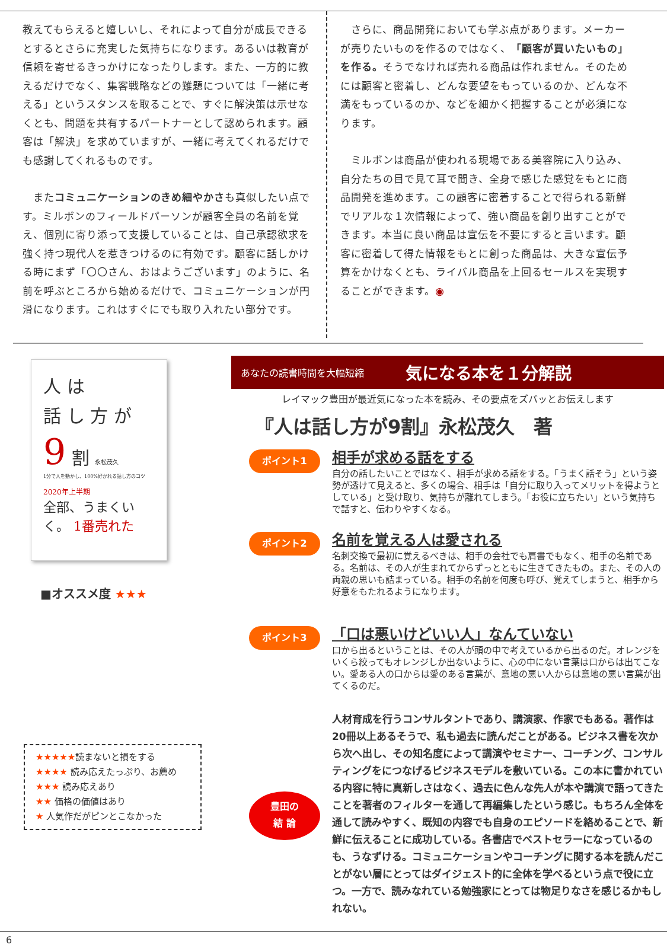教えてもらえると嬉しいし、それによって自分が成長できるとするとさらに充実した気持ちになります。あるいは教育が信頼を寄せるきっかけになったりします。また、一方的に教えるだけでなく、集客戦略などの難題については「一緒に考える」というスタンスを取ることで、すぐに解決策は示せなくとも、問題を共有するパートナーとして認められます。顧客は「解決」を求めていますが、一緒に考えてくれるだけでも感謝してくれるものです。
　またコミュニケーションのきめ細やかさも真似したい点です。ミルボンのフィールドパーソンが顧客全員の名前を覚え、個別に寄り添って支援していることは、自己承認欲求を強く持つ現代人を惹きつけるのに有効です。顧客に話しかける時にまず「〇〇さん、おはようございます」のように、名前を呼ぶところから始めるだけで、コミュニケーションが円滑になります。これはすぐにでも取り入れたい部分です。
　さらに、商品開発においても学ぶ点があります。メーカーが売りたいものを作るのではなく、「顧客が買いたいもの」を作る。そうでなければ売れる商品は作れません。そのためには顧客と密着し、どんな要望をもっているのか、どんな不満をもっているのか、などを細かく把握することが必須になります。
　ミルボンは商品が使われる現場である美容院に入り込み、自分たちの目で見て耳で聞き、全身で感じた感覚をもとに商品開発を進めます。この顧客に密着することで得られる新鮮でリアルな１次情報によって、強い商品を創り出すことができます。本当に良い商品は宣伝を不要にすると言います。顧客に密着して得た情報をもとに創った商品は、大きな宣伝予算をかけなくとも、ライバル商品を上回るセールスを実現することができます。◉
人 は
話 し 方 が
9 割 永松茂久
1分で人を動かし、100%好かれる話し方のコツ
2020年上半期
全部、うまくいく。 1番売れた
■オススメ度 ★★★
★★★★★読まないと損をする
★★★★ 読み応えたっぷり、お薦め
★★★ 読み応えあり
★★ 価格の価値はあり
★ 人気作だがピンとこなかった
あなたの読書時間を大幅短縮 気になる本を１分解説
レイマック豊田が最近気になった本を読み、その要点をズバッとお伝えします
『人は話し方が9割』永松茂久　著
ポイント1
相手が求める話をする
自分の話したいことではなく、相手が求める話をする。「うまく話そう」という姿勢が透けて見えると、多くの場合、相手は「自分に取り入ってメリットを得ようとしている」と受け取り、気持ちが離れてしまう。「お役に立ちたい」という気持ちで話すと、伝わりやすくなる。
ポイント2
名前を覚える人は愛される
名刺交換で最初に覚えるべきは、相手の会社でも肩書でもなく、相手の名前である。名前は、その人が生まれてからずっとともに生きてきたもの。また、その人の両親の思いも詰まっている。相手の名前を何度も呼び、覚えてしまうと、相手から好意をもたれるようになります。
ポイント3
「口は悪いけどいい人」なんていない
口から出るということは、その人が頭の中で考えているから出るのだ。オレンジをいくら絞ってもオレンジしか出ないように、心の中にない言葉は口からは出てこない。愛ある人の口からは愛のある言葉が、意地の悪い人からは意地の悪い言葉が出てくるのだ。
豊田の
結 論
人材育成を行うコンサルタントであり、講演家、作家でもある。著作は20冊以上あるそうで、私も過去に読んだことがある。ビジネス書を次から次へ出し、その知名度によって講演やセミナー、コーチング、コンサルティングをにつなげるビジネスモデルを敷いている。この本に書かれている内容に特に真新しさはなく、過去に色んな先人が本や講演で語ってきたことを著者のフィルターを通して再編集したという感じ。もちろん全体を通して読みやすく、既知の内容でも自身のエピソードを絡めることで、新鮮に伝えることに成功している。各書店でベストセラーになっているのも、うなずける。コミュニケーションやコーチングに関する本を読んだことがない層にとってはダイジェスト的に全体を学べるという点で役に立つ。一方で、読みなれている勉強家にとっては物足りなさを感じるかもしれない。
6